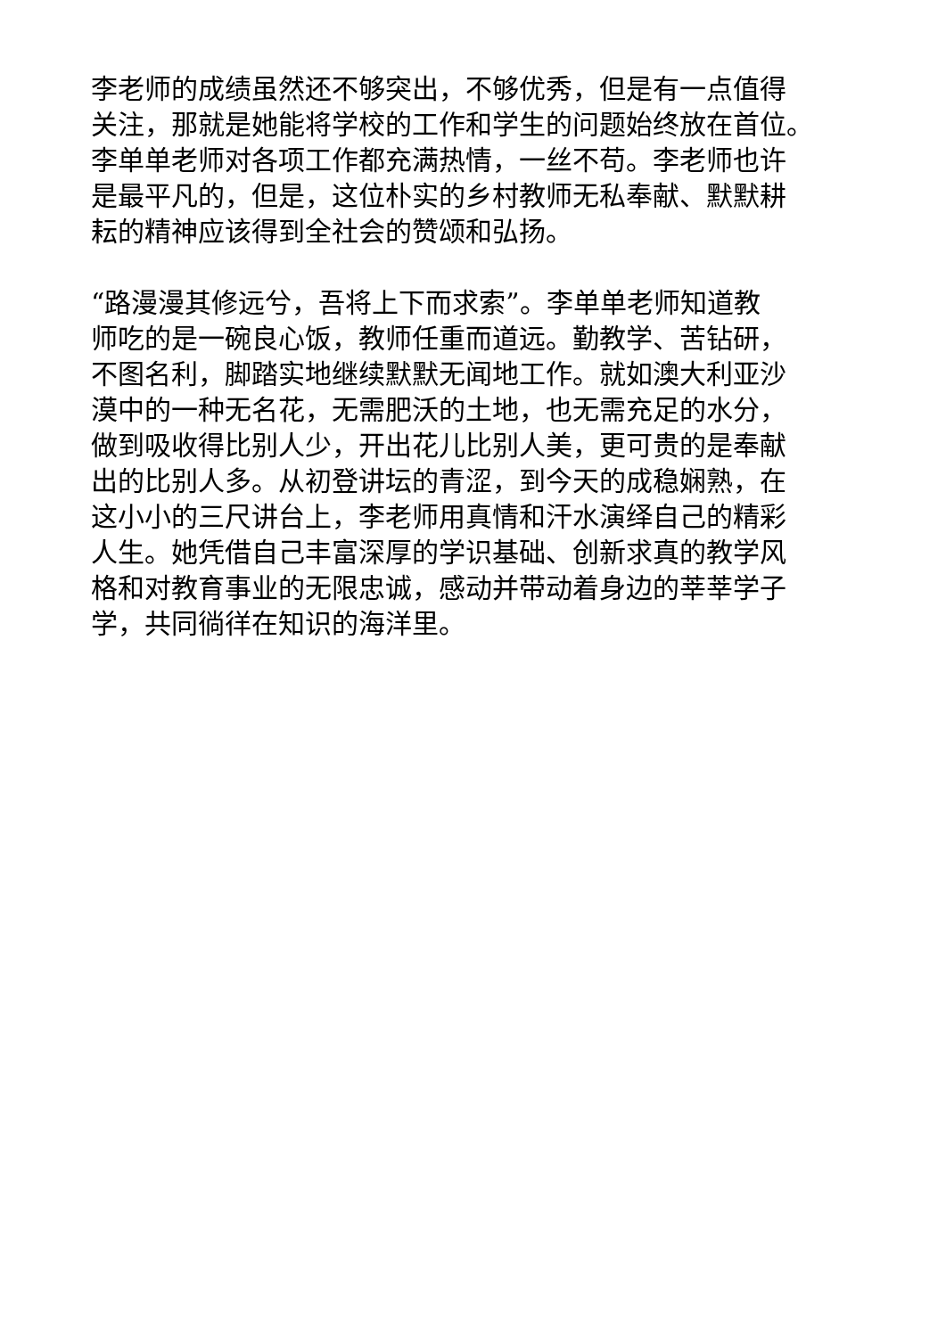李老师的成绩虽然还不够突出，不够优秀，但是有一点值得
关注，那就是她能将学校的工作和学生的问题始终放在首位。
李单单老师对各项工作都充满热情，一丝不苟。李老师也许
是最平凡的，但是，这位朴实的乡村教师无私奉献、默默耕
耘的精神应该得到全社会的赞颂和弘扬。
“路漫漫其修远兮，吾将上下而求索”。李单单老师知道教
师吃的是一碗良心饭，教师任重而道远。勤教学、苦钻研，
不图名利，脚踏实地继续默默无闻地工作。就如澳大利亚沙
漠中的一种无名花，无需肥沃的土地，也无需充足的水分，
做到吸收得比别人少，开出花儿比别人美，更可贵的是奉献
出的比别人多。从初登讲坛的青涩，到今天的成稳娴熟，在
这小小的三尺讲台上，李老师用真情和汗水演绎自己的精彩
人生。她凭借自己丰富深厚的学识基础、创新求真的教学风
格和对教育事业的无限忠诚，感动并带动着身边的莘莘学子
学，共同徜徉在知识的海洋里。